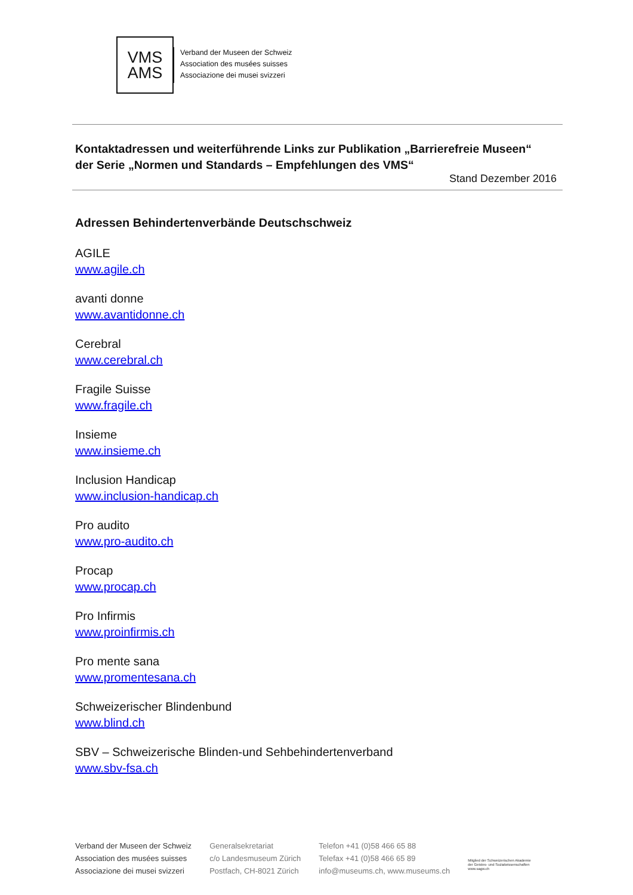VMS
AMS
Verband der Museen der Schweiz
Association des musées suisses
Associazione dei musei svizzeri
Kontaktadressen und weiterführende Links zur Publikation „Barrierefreie Museen“ der Serie „Normen und Standards – Empfehlungen des VMS“
Stand Dezember 2016
Adressen Behindertenverbände Deutschschweiz
AGILE
www.agile.ch
avanti donne
www.avantidonne.ch
Cerebral
www.cerebral.ch
Fragile Suisse
www.fragile.ch
Insieme
www.insieme.ch
Inclusion Handicap
www.inclusion-handicap.ch
Pro audito
www.pro-audito.ch
Procap
www.procap.ch
Pro Infirmis
www.proinfirmis.ch
Pro mente sana
www.promentesana.ch
Schweizerischer Blindenbund
www.blind.ch
SBV – Schweizerische Blinden-und Sehbehindertenverband
www.sbv-fsa.ch
Verband der Museen der Schweiz
Association des musées suisses
Associazione dei musei svizzeri
Generalsekretariat
c/o Landesmuseum Zürich
Postfach, CH-8021 Zürich
Telefon +41 (0)58 466 65 88
Telefax +41 (0)58 466 65 89
info@museums.ch, www.museums.ch
Mitglied der Schweizerischen Akademie
der Geistes- und Sozialwissenschaften
www.sagw.ch